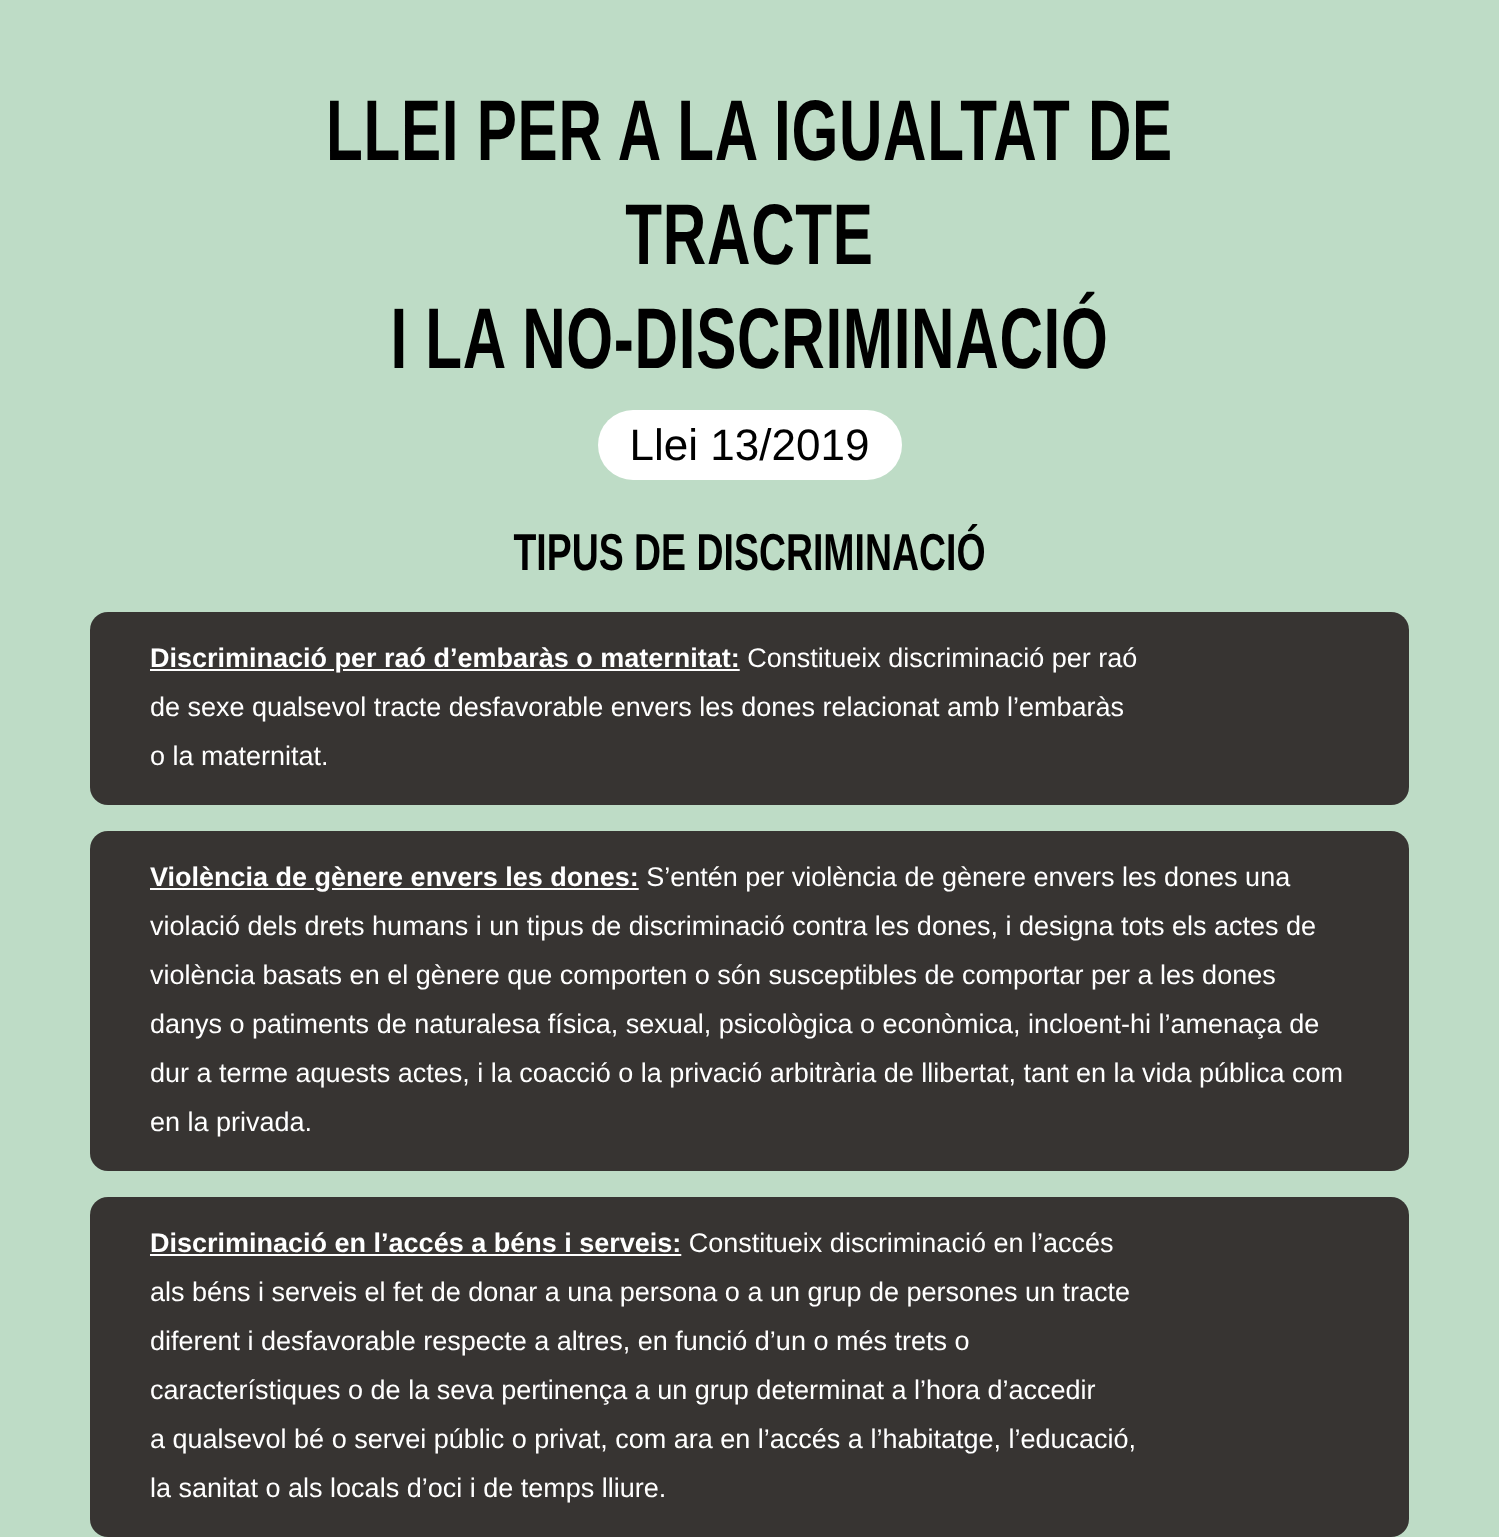LLEI PER A LA IGUALTAT DE TRACTE
I LA NO-DISCRIMINACIÓ
Llei 13/2019
TIPUS DE DISCRIMINACIÓ
Discriminació per raó d’embaràs o maternitat: Constitueix discriminació per raó
de sexe qualsevol tracte desfavorable envers les dones relacionat amb l’embaràs
o la maternitat.
Violència de gènere envers les dones: S’entén per violència de gènere envers les dones una violació dels drets humans i un tipus de discriminació contra les dones, i designa tots els actes de violència basats en el gènere que comporten o són susceptibles de comportar per a les dones danys o patiments de naturalesa física, sexual, psicològica o econòmica, incloent-hi l’amenaça de dur a terme aquests actes, i la coacció o la privació arbitrària de llibertat, tant en la vida pública com en la privada.
Discriminació en l’accés a béns i serveis: Constitueix discriminació en l’accés
als béns i serveis el fet de donar a una persona o a un grup de persones un tracte
diferent i desfavorable respecte a altres, en funció d’un o més trets o
característiques o de la seva pertinença a un grup determinat a l’hora d’accedir
a qualsevol bé o servei públic o privat, com ara en l’accés a l’habitatge, l’educació,
la sanitat o als locals d’oci i de temps lliure.